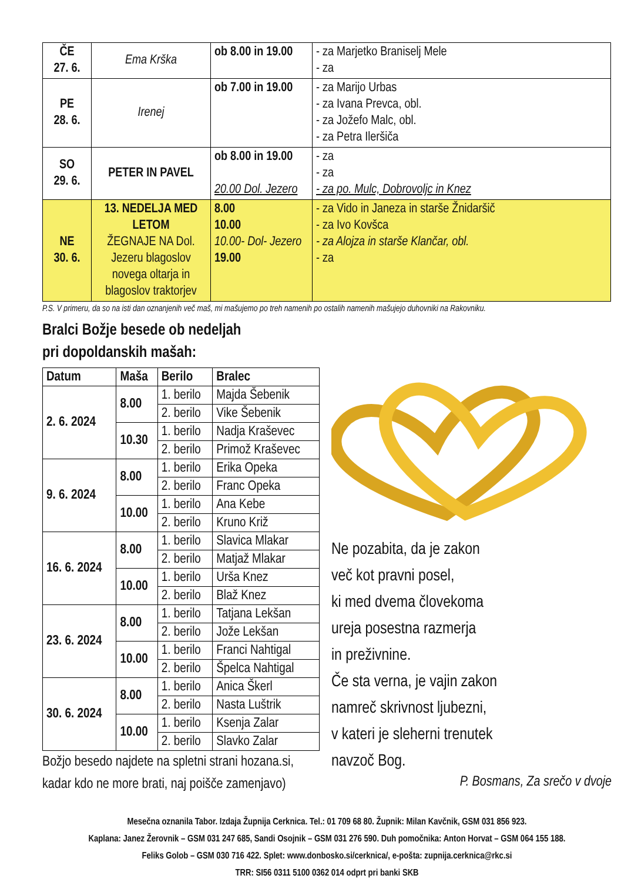| ČE 27. 6. | Ema Krška | ob 8.00 in 19.00 | - za Marjetko Braniselj Mele - za |
| PE 28. 6. | Irenej | ob 7.00 in 19.00 | - za Marijo Urbas - za Ivana Prevca, obl. - za Jožefo Malc, obl. - za Petra Ileršiča |
| SO 29. 6. | PETER IN PAVEL | ob 8.00 in 19.00 20.00 Dol. Jezero | - za - za - za po. Mulc, Dobrovoljc in Knez |
| NE 30. 6. | 13. NEDELJA MED LETOM ŽEGNAJE NA Dol. Jezeru blagoslov novega oltarja in blagoslov traktorjev | 8.00 10.00 10.00- Dol- Jezero 19.00 | - za Vido in Janeza in starše Žnidaršič - za Ivo Kovšca - za Alojza in starše Klančar, obl. - za |
P.S. V primeru, da so na isti dan oznanjenih več maš, mi mašujemo po treh namenih po ostalih namenih mašujejo duhovniki na Rakovniku.
Bralci Božje besede ob nedeljah
pri dopoldanskih mašah:
| Datum | Maša | Berilo | Bralec |
| --- | --- | --- | --- |
| 2. 6. 2024 | 8.00 | 1. berilo | Majda Šebenik |
| | | 2. berilo | Vike Šebenik |
| | 10.30 | 1. berilo | Nadja Kraševec |
| | | 2. berilo | Primož Kraševec |
| 9. 6. 2024 | 8.00 | 1. berilo | Erika Opeka |
| | | 2. berilo | Franc Opeka |
| | 10.00 | 1. berilo | Ana Kebe |
| | | 2. berilo | Kruno Križ |
| 16. 6. 2024 | 8.00 | 1. berilo | Slavica Mlakar |
| | | 2. berilo | Matjaž Mlakar |
| | 10.00 | 1. berilo | Urša Knez |
| | | 2. berilo | Blaž Knez |
| 23. 6. 2024 | 8.00 | 1. berilo | Tatjana Lekšan |
| | | 2. berilo | Jože Lekšan |
| | 10.00 | 1. berilo | Franci Nahtigal |
| | | 2. berilo | Špelca Nahtigal |
| 30. 6. 2024 | 8.00 | 1. berilo | Anica Škerl |
| | | 2. berilo | Nasta Luštrik |
| | 10.00 | 1. berilo | Ksenja Zalar |
| | | 2. berilo | Slavko Zalar |
Božjo besedo najdete na spletni strani hozana.si,
kadar kdo ne more brati, naj poišče zamenjavo)
Ne pozabita, da je zakon
več kot pravni posel,
ki med dvema človekoma
ureja posestna razmerja
in preživnine.
Če sta verna, je vajin zakon
namreč skrivnost ljubezni,
v kateri je sleherni trenutek
navzoč Bog.
P. Bosmans, Za srečo v dvoje
Mesečna oznanila Tabor. Izdaja Župnija Cerknica. Tel.: 01 709 68 80. Župnik: Milan Kavčnik, GSM 031 856 923.
Kaplana: Janez Žerovnik – GSM 031 247 685, Sandi Osojnik – GSM 031 276 590. Duh pomočnika: Anton Horvat – GSM 064 155 188.
Feliks Golob – GSM 030 716 422. Splet: www.donbosko.si/cerknica/, e-pošta: zupnija.cerknica@rkc.si
TRR: SI56 0311 5100 0362 014 odprt pri banki SKB